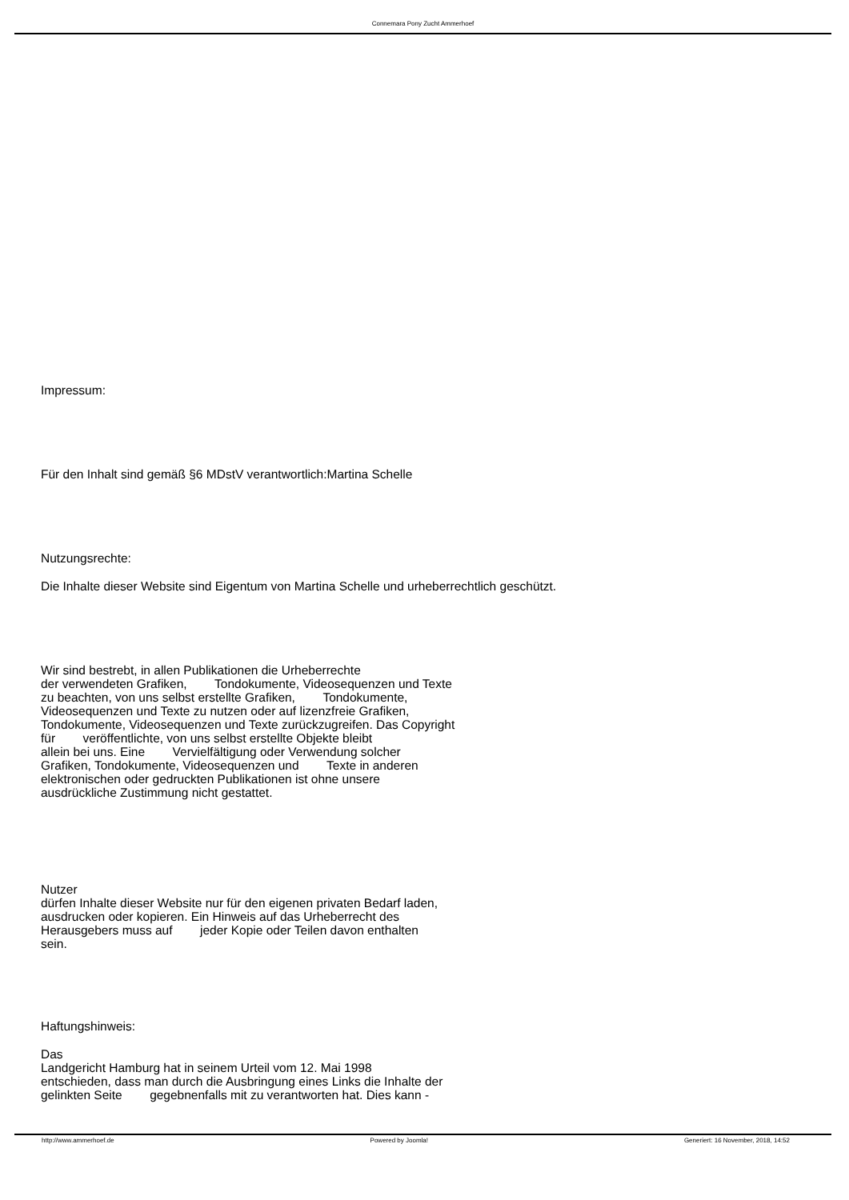Connemara Pony Zucht Ammerhoef
Impressum:
Für den Inhalt sind gemäß §6 MDstV verantwortlich:Martina Schelle
Nutzungsrechte:
Die Inhalte dieser Website sind Eigentum von Martina Schelle und urheberrechtlich geschützt.
Wir sind bestrebt, in allen Publikationen die Urheberrechte
der verwendeten Grafiken, Tondokumente, Videosequenzen und Texte
zu beachten, von uns selbst erstellte Grafiken, Tondokumente,
Videosequenzen und Texte zu nutzen oder auf lizenzfreie Grafiken,
Tondokumente, Videosequenzen und Texte zurückzugreifen. Das Copyright
für veröffentlichte, von uns selbst erstellte Objekte bleibt
allein bei uns. Eine Vervielfältigung oder Verwendung solcher
Grafiken, Tondokumente, Videosequenzen und Texte in anderen
elektronischen oder gedruckten Publikationen ist ohne unsere
ausdrückliche Zustimmung nicht gestattet.
Nutzer
dürfen Inhalte dieser Website nur für den eigenen privaten Bedarf laden,
ausdrucken oder kopieren. Ein Hinweis auf das Urheberrecht des
Herausgebers muss auf jeder Kopie oder Teilen davon enthalten
sein.
Haftungshinweis:
Das
Landgericht Hamburg hat in seinem Urteil vom 12. Mai 1998
entschieden, dass man durch die Ausbringung eines Links die Inhalte der
gelinkten Seite gegebnenfalls mit zu verantworten hat. Dies kann -
http://www.ammerhoef.de Powered by Joomla! Generiert: 16 November, 2018, 14:52